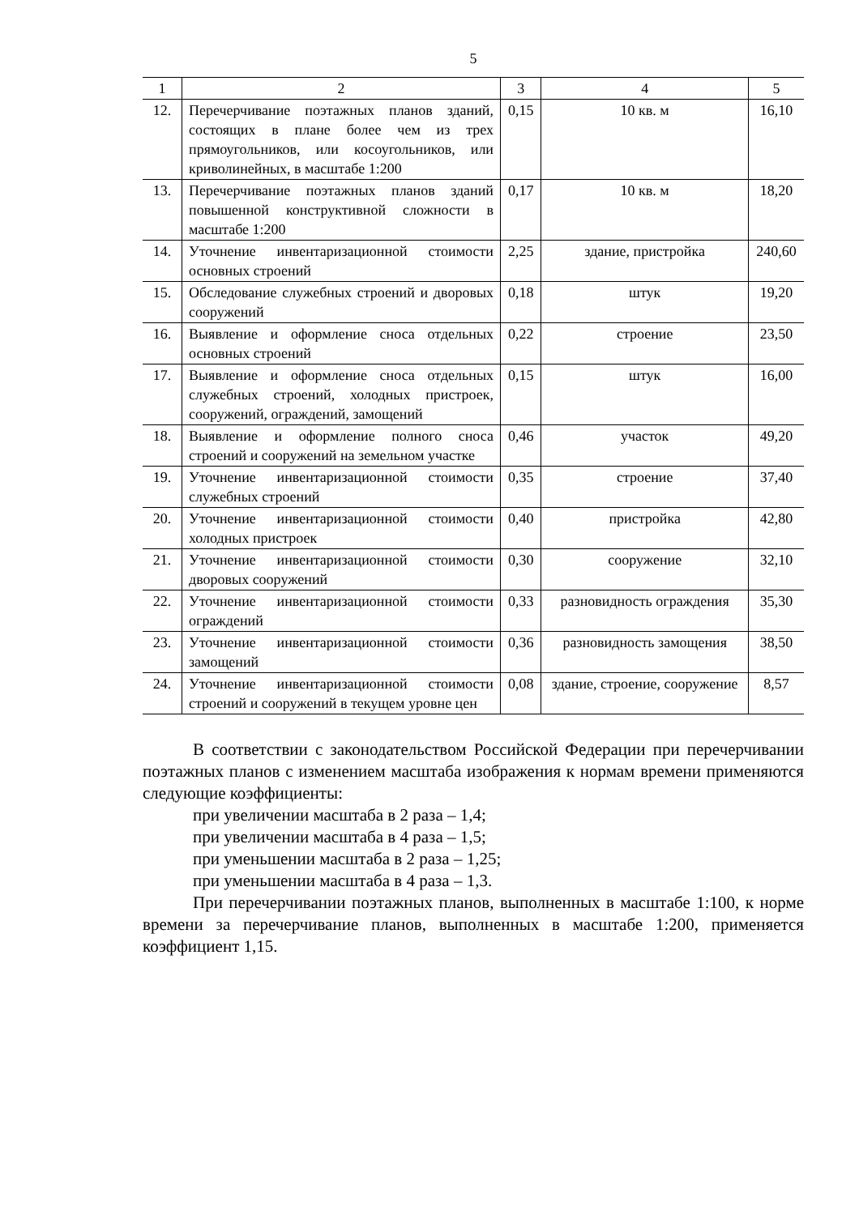5
| 1 | 2 | 3 | 4 | 5 |
| 12. | Перечерчивание поэтажных планов зданий, состоящих в плане более чем из трех прямоугольников, или косоугольников, или криволинейных, в масштабе 1:200 | 0,15 | 10 кв. м | 16,10 |
| 13. | Перечерчивание поэтажных планов зданий повышенной конструктивной сложности в масштабе 1:200 | 0,17 | 10 кв. м | 18,20 |
| 14. | Уточнение инвентаризационной стоимости основных строений | 2,25 | здание, пристройка | 240,60 |
| 15. | Обследование служебных строений и дворовых сооружений | 0,18 | штук | 19,20 |
| 16. | Выявление и оформление сноса отдельных основных строений | 0,22 | строение | 23,50 |
| 17. | Выявление и оформление сноса отдельных служебных строений, холодных пристроек, сооружений, ограждений, замощений | 0,15 | штук | 16,00 |
| 18. | Выявление и оформление полного сноса строений и сооружений на земельном участке | 0,46 | участок | 49,20 |
| 19. | Уточнение инвентаризационной стоимости служебных строений | 0,35 | строение | 37,40 |
| 20. | Уточнение инвентаризационной стоимости холодных пристроек | 0,40 | пристройка | 42,80 |
| 21. | Уточнение инвентаризационной стоимости дворовых сооружений | 0,30 | сооружение | 32,10 |
| 22. | Уточнение инвентаризационной стоимости ограждений | 0,33 | разновидность ограждения | 35,30 |
| 23. | Уточнение инвентаризационной стоимости замощений | 0,36 | разновидность замощения | 38,50 |
| 24. | Уточнение инвентаризационной стоимости строений и сооружений в текущем уровне цен | 0,08 | здание, строение, сооружение | 8,57 |
В соответствии с законодательством Российской Федерации при перечерчивании поэтажных планов с изменением масштаба изображения к нормам времени применяются следующие коэффициенты:
при увеличении масштаба в 2 раза – 1,4;
при увеличении масштаба в 4 раза – 1,5;
при уменьшении масштаба в 2 раза – 1,25;
при уменьшении масштаба в 4 раза – 1,3.
При перечерчивании поэтажных планов, выполненных в масштабе 1:100, к норме времени за перечерчивание планов, выполненных в масштабе 1:200, применяется коэффициент 1,15.